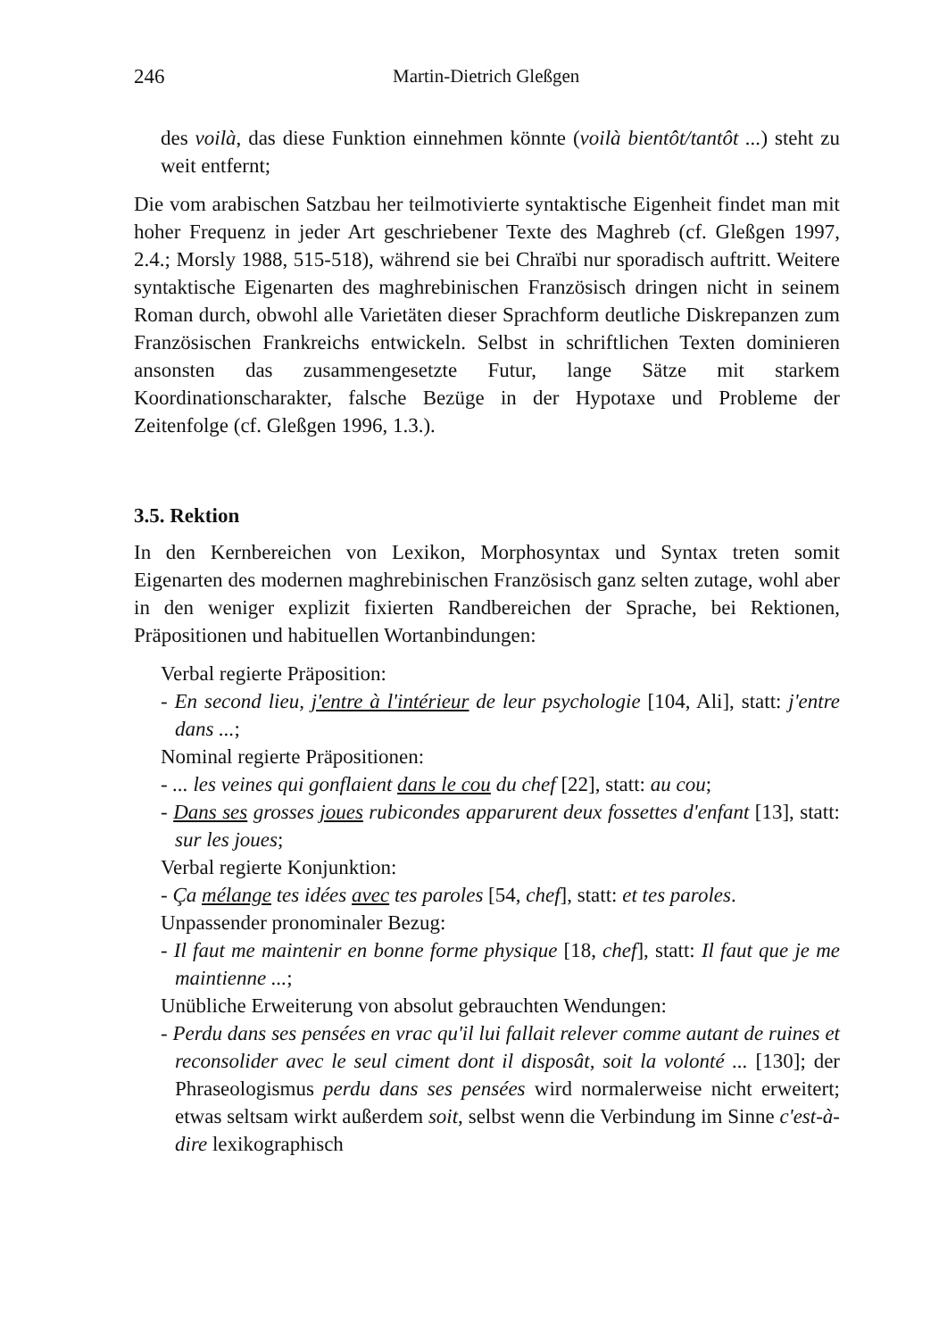246 Martin-Dietrich Gleßgen
des voilà, das diese Funktion einnehmen könnte (voilà bientôt/tantôt ...) steht zu weit entfernt;
Die vom arabischen Satzbau her teilmotivierte syntaktische Eigenheit findet man mit hoher Frequenz in jeder Art geschriebener Texte des Maghreb (cf. Gleßgen 1997, 2.4.; Morsly 1988, 515-518), während sie bei Chraïbi nur sporadisch auftritt. Weitere syntaktische Eigenarten des maghrebinischen Französisch dringen nicht in seinem Roman durch, obwohl alle Varietäten dieser Sprachform deutliche Diskrepanzen zum Französischen Frankreichs entwickeln. Selbst in schriftlichen Texten dominieren ansonsten das zusammengesetzte Futur, lange Sätze mit starkem Koordinationscharakter, falsche Bezüge in der Hypotaxe und Probleme der Zeitenfolge (cf. Gleßgen 1996, 1.3.).
3.5. Rektion
In den Kernbereichen von Lexikon, Morphosyntax und Syntax treten somit Eigenarten des modernen maghrebinischen Französisch ganz selten zutage, wohl aber in den weniger explizit fixierten Randbereichen der Sprache, bei Rektionen, Präpositionen und habituellen Wortanbindungen:
Verbal regierte Präposition:
- En second lieu, j'entre à l'intérieur de leur psychologie [104, Ali], statt: j'entre dans ...;
Nominal regierte Präpositionen:
- ... les veines qui gonflaient dans le cou du chef [22], statt: au cou;
- Dans ses grosses joues rubicondes apparurent deux fossettes d'enfant [13], statt: sur les joues;
Verbal regierte Konjunktion:
- Ça mélange tes idées avec tes paroles [54, chef], statt: et tes paroles.
Unpassender pronominaler Bezug:
- Il faut me maintenir en bonne forme physique [18, chef], statt: Il faut que je me maintienne ...;
Unübliche Erweiterung von absolut gebrauchten Wendungen:
- Perdu dans ses pensées en vrac qu'il lui fallait relever comme autant de ruines et reconsolider avec le seul ciment dont il disposât, soit la volonté ... [130]; der Phraseologismus perdu dans ses pensées wird normalerweise nicht erweitert; etwas seltsam wirkt außerdem soit, selbst wenn die Verbindung im Sinne c'est-à-dire lexikographisch